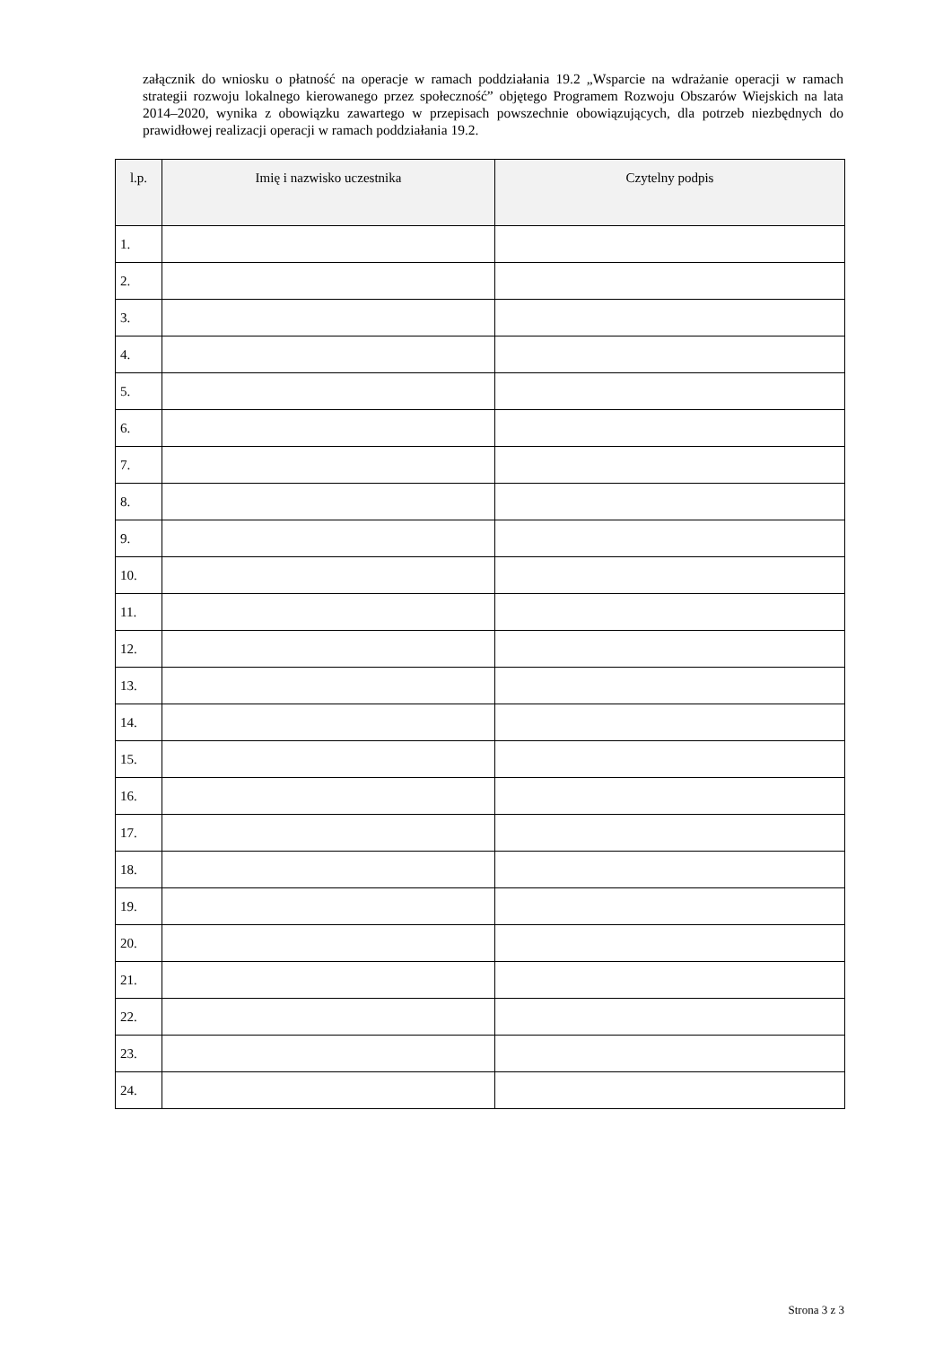załącznik do wniosku o płatność na operacje w ramach poddziałania 19.2 „Wsparcie na wdrażanie operacji w ramach strategii rozwoju lokalnego kierowanego przez społeczność” objętego Programem Rozwoju Obszarów Wiejskich na lata 2014–2020, wynika z obowiązku zawartego w przepisach powszechnie obowiązujących, dla potrzeb niezbędnych do prawidłowej realizacji operacji w ramach poddziałania 19.2.
| l.p. | Imię i nazwisko uczestnika | Czytelny podpis |
| --- | --- | --- |
| 1. | | |
| 2. | | |
| 3. | | |
| 4. | | |
| 5. | | |
| 6. | | |
| 7. | | |
| 8. | | |
| 9. | | |
| 10. | | |
| 11. | | |
| 12. | | |
| 13. | | |
| 14. | | |
| 15. | | |
| 16. | | |
| 17. | | |
| 18. | | |
| 19. | | |
| 20. | | |
| 21. | | |
| 22. | | |
| 23. | | |
| 24. | | |
Strona 3 z 3